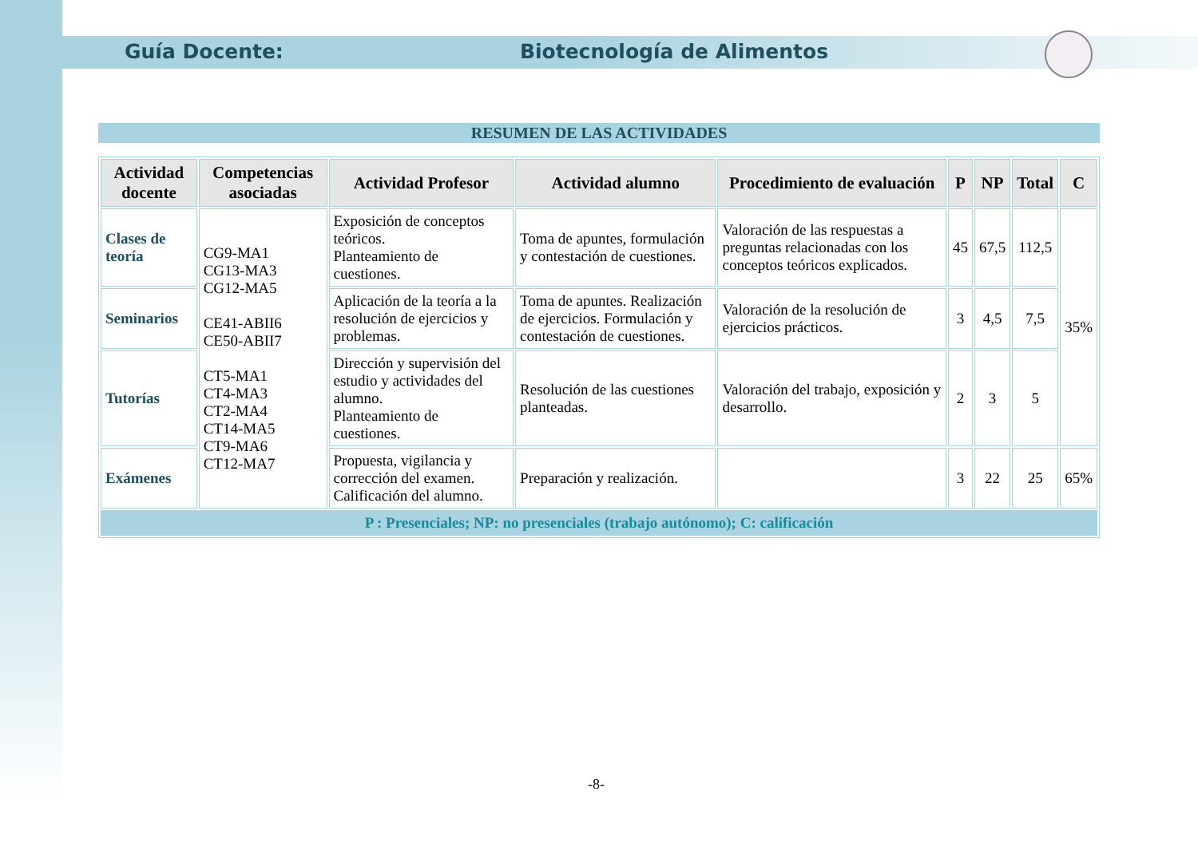Guía Docente: Biotecnología de Alimentos
RESUMEN DE LAS ACTIVIDADES
| Actividad docente | Competencias asociadas | Actividad Profesor | Actividad alumno | Procedimiento de evaluación | P | NP | Total | C |
| --- | --- | --- | --- | --- | --- | --- | --- | --- |
| Clases de teoría | CG9-MA1 CG13-MA3 CG12-MA5 CE41-ABII6 CE50-ABII7 CT5-MA1 CT4-MA3 CT2-MA4 CT14-MA5 CT9-MA6 CT12-MA7 | Exposición de conceptos teóricos. Planteamiento de cuestiones. | Toma de apuntes, formulación y contestación de cuestiones. | Valoración de las respuestas a preguntas relacionadas con los conceptos teóricos explicados. | 45 | 67,5 | 112,5 | 35% |
| Seminarios | | Aplicación de la teoría a la resolución de ejercicios y problemas. | Toma de apuntes. Realización de ejercicios. Formulación y contestación de cuestiones. | Valoración de la resolución de ejercicios prácticos. | 3 | 4,5 | 7,5 | |
| Tutorías | | Dirección y supervisión del estudio y actividades del alumno. Planteamiento de cuestiones. | Resolución de las cuestiones planteadas. | Valoración del trabajo, exposición y desarrollo. | 2 | 3 | 5 | |
| Exámenes | | Propuesta, vigilancia y corrección del examen. Calificación del alumno. | Preparación y realización. | | 3 | 22 | 25 | 65% |
| P : Presenciales; NP: no presenciales (trabajo autónomo); C: calificación | | | | | | | | |
-8-